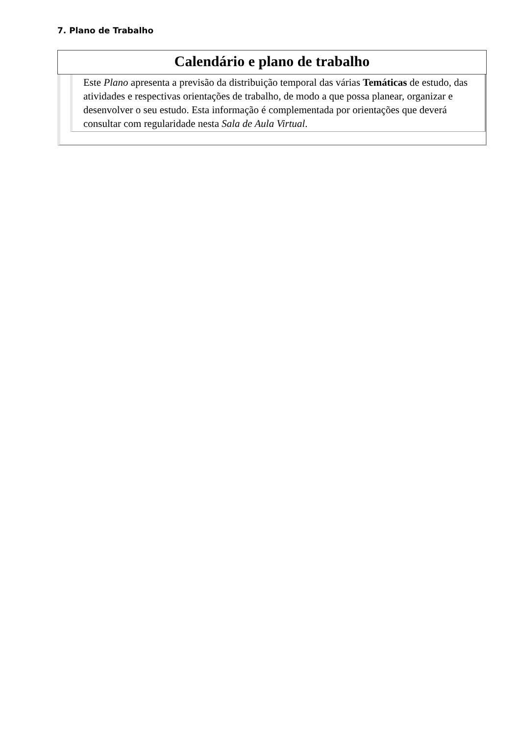7. Plano de Trabalho
Calendário e plano de trabalho
Este Plano apresenta a previsão da distribuição temporal das várias Temáticas de estudo, das atividades e respectivas orientações de trabalho, de modo a que possa planear, organizar e desenvolver o seu estudo. Esta informação é complementada por orientações que deverá consultar com regularidade nesta Sala de Aula Virtual.